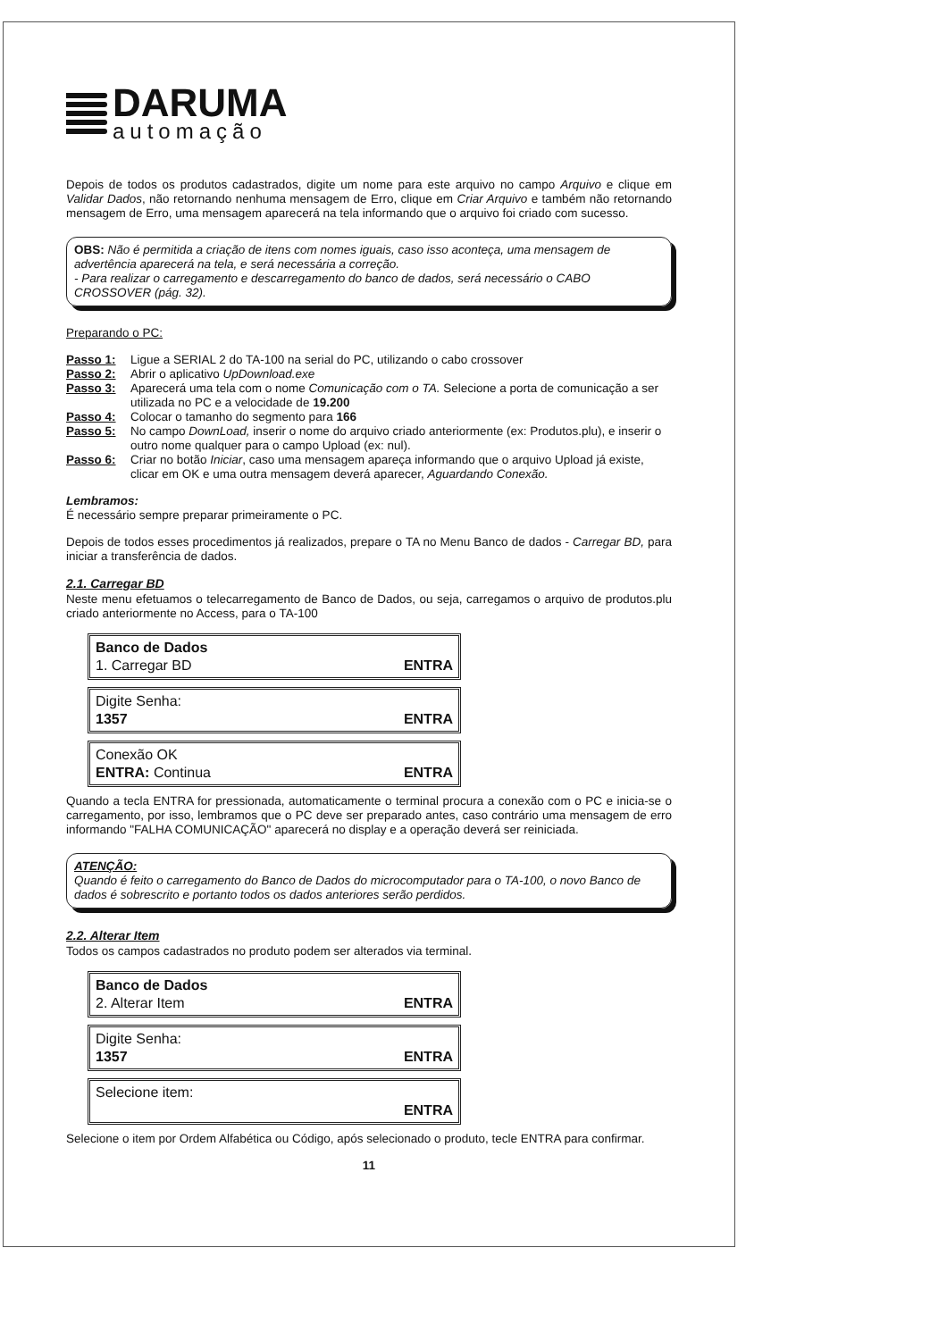DARUMA
automação
Depois de todos os produtos cadastrados, digite um nome para este arquivo no campo Arquivo e clique em Validar Dados, não retornando nenhuma mensagem de Erro, clique em Criar Arquivo e também não retornando mensagem de Erro, uma mensagem aparecerá na tela informando que o arquivo foi criado com sucesso.
OBS: Não é permitida a criação de itens com nomes iguais, caso isso aconteça, uma mensagem de advertência aparecerá na tela, e será necessária a correção.
- Para realizar o carregamento e descarregamento do banco de dados, será necessário o CABO CROSSOVER (pág. 32).
Preparando o PC:
Passo 1: Ligue a SERIAL 2 do TA-100 na serial do PC, utilizando o cabo crossover
Passo 2: Abrir o aplicativo UpDownload.exe
Passo 3: Aparecerá uma tela com o nome Comunicação com o TA. Selecione a porta de comunicação a ser utilizada no PC e a velocidade de 19.200
Passo 4: Colocar o tamanho do segmento para 166
Passo 5: No campo DownLoad, inserir o nome do arquivo criado anteriormente (ex: Produtos.plu), e inserir o outro nome qualquer para o campo Upload (ex: nul).
Passo 6: Criar no botão Iniciar, caso uma mensagem apareça informando que o arquivo Upload já existe, clicar em OK e uma outra mensagem deverá aparecer, Aguardando Conexão.
Lembramos:
É necessário sempre preparar primeiramente o PC.
Depois de todos esses procedimentos já realizados, prepare o TA no Menu Banco de dados - Carregar BD, para iniciar a transferência de dados.
2.1. Carregar BD
Neste menu efetuamos o telecarregamento de Banco de Dados, ou seja, carregamos o arquivo de produtos.plu criado anteriormente no Access, para o TA-100
Banco de Dados
1. Carregar BD ENTRA
Digite Senha:
1357 ENTRA
Conexão OK
ENTRA: Continua ENTRA
Quando a tecla ENTRA for pressionada, automaticamente o terminal procura a conexão com o PC e inicia-se o carregamento, por isso, lembramos que o PC deve ser preparado antes, caso contrário uma mensagem de erro informando "FALHA COMUNICAÇÃO" aparecerá no display e a operação deverá ser reiniciada.
ATENÇÃO:
Quando é feito o carregamento do Banco de Dados do microcomputador para o TA-100, o novo Banco de dados é sobrescrito e portanto todos os dados anteriores serão perdidos.
2.2. Alterar Item
Todos os campos cadastrados no produto podem ser alterados via terminal.
Banco de Dados
2. Alterar Item ENTRA
Digite Senha:
1357 ENTRA
Selecione item:
ENTRA
Selecione o item por Ordem Alfabética ou Código, após selecionado o produto, tecle ENTRA para confirmar.
11